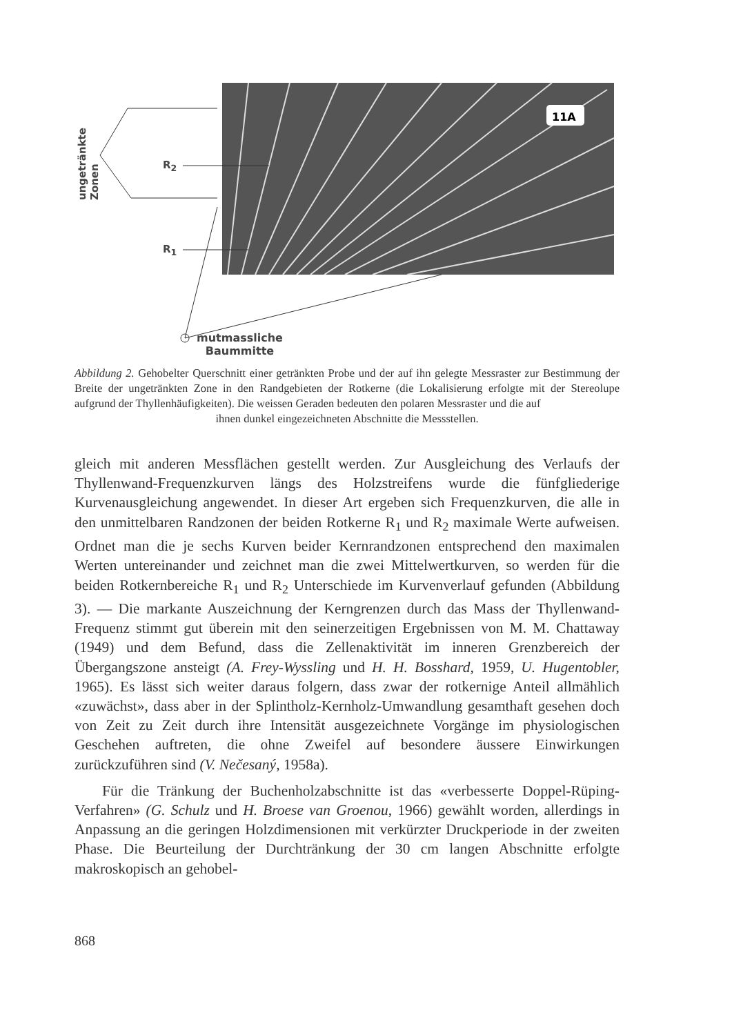11A
ungetränkte Zonen
R<sub>2</sub>
R<sub>1</sub>
mutmassliche
Baummitte
Abbildung 2. Gehobelter Querschnitt einer getränkten Probe und der auf ihn gelegte Messraster zur Bestimmung der Breite der ungetränkten Zone in den Randgebieten der Rotkerne (die Lokalisierung erfolgte mit der Stereolupe aufgrund der Thyllenhäufigkeiten). Die weissen Geraden bedeuten den polaren Messraster und die auf
ihnen dunkel eingezeichneten Abschnitte die Messstellen.
gleich mit anderen Messflächen gestellt werden. Zur Ausgleichung des Verlaufs der Thyllenwand-Frequenzkurven längs des Holzstreifens wurde die fünfgliederige Kurvenausgleichung angewendet. In dieser Art ergeben sich Frequenzkurven, die alle in den unmittelbaren Randzonen der beiden Rotkerne R<sub>1</sub> und R<sub>2</sub> maximale Werte aufweisen. Ordnet man die je sechs Kurven beider Kernrandzonen entsprechend den maximalen Werten untereinander und zeichnet man die zwei Mittelwertkurven, so werden für die beiden Rotkernbereiche R<sub>1</sub> und R<sub>2</sub> Unterschiede im Kurvenverlauf gefunden (Abbildung 3). — Die markante Auszeichnung der Kerngrenzen durch das Mass der Thyllenwand-Frequenz stimmt gut überein mit den seinerzeitigen Ergebnissen von M. M. Chattaway (1949) und dem Befund, dass die Zellenaktivität im inneren Grenzbereich der Übergangszone ansteigt (A. Frey-Wyssling und H. H. Bosshard, 1959, U. Hugentobler, 1965). Es lässt sich weiter daraus folgern, dass zwar der rotkernige Anteil allmählich «zuwächst», dass aber in der Splintholz-Kernholz-Umwandlung gesamthaft gesehen doch von Zeit zu Zeit durch ihre Intensität ausgezeichnete Vorgänge im physiologischen Geschehen auftreten, die ohne Zweifel auf besondere äussere Einwirkungen zurückzuführen sind (V. Nečesaný, 1958a).
Für die Tränkung der Buchenholzabschnitte ist das «verbesserte Doppel-Rüping-Verfahren» (G. Schulz und H. Broese van Groenou, 1966) gewählt worden, allerdings in Anpassung an die geringen Holzdimensionen mit verkürzter Druckperiode in der zweiten Phase. Die Beurteilung der Durchtränkung der 30 cm langen Abschnitte erfolgte makroskopisch an gehobel-
868